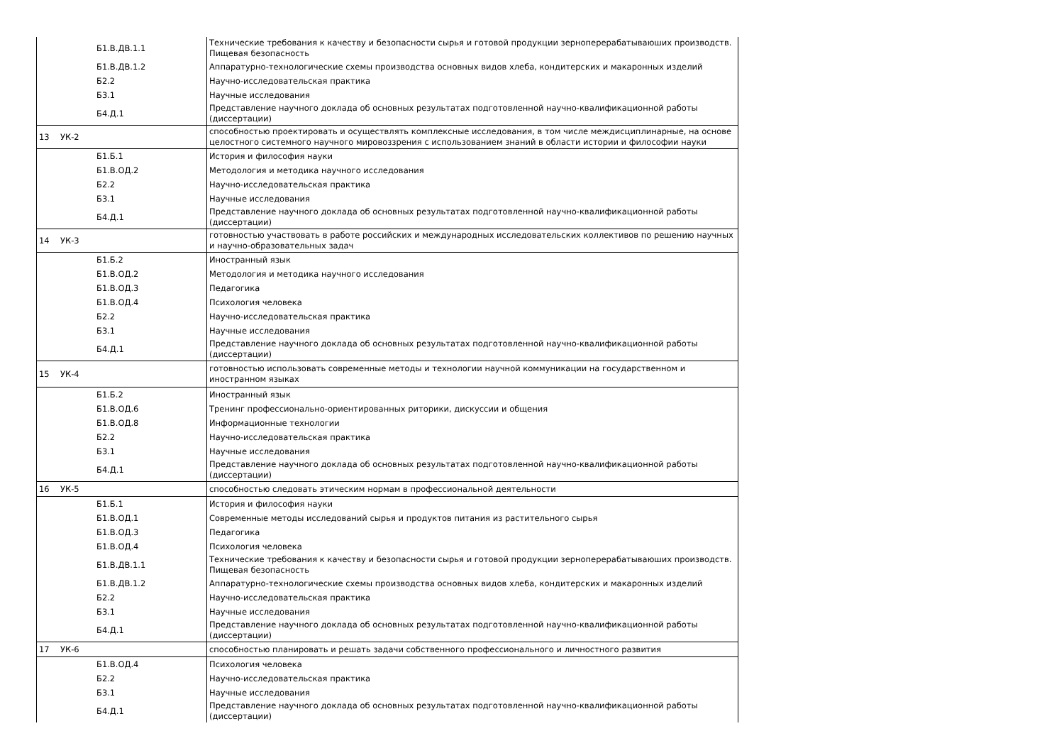| | Б1.В.ДВ.1.1 | Технические требования к качеству и безопасности сырья и готовой продукции зерноперерабатываюших производств. Пищевая безопасность |
| | Б1.В.ДВ.1.2 | Аппаратурно-технологические схемы производства основных видов хлеба, кондитерских и макаронных изделий |
| | Б2.2 | Научно-исследовательская практика |
| | Б3.1 | Научные исследования |
| | Б4.Д.1 | Представление научного доклада об основных результатах подготовленной научно-квалификационной работы (диссертации) |
| 13 | УК-2 | способностью проектировать и осуществлять комплексные исследования, в том числе междисциплинарные, на основе целостного системного научного мировоззрения с использованием знаний в области истории и философии науки |
| | Б1.Б.1 | История и философия науки |
| | Б1.В.ОД.2 | Методология и методика научного исследования |
| | Б2.2 | Научно-исследовательская практика |
| | Б3.1 | Научные исследования |
| | Б4.Д.1 | Представление научного доклада об основных результатах подготовленной научно-квалификационной работы (диссертации) |
| 14 | УК-3 | готовностью участвовать в работе российских и международных исследовательских коллективов по решению научных и научно-образовательных задач |
| | Б1.Б.2 | Иностранный язык |
| | Б1.В.ОД.2 | Методология и методика научного исследования |
| | Б1.В.ОД.3 | Педагогика |
| | Б1.В.ОД.4 | Психология человека |
| | Б2.2 | Научно-исследовательская практика |
| | Б3.1 | Научные исследования |
| | Б4.Д.1 | Представление научного доклада об основных результатах подготовленной научно-квалификационной работы (диссертации) |
| 15 | УК-4 | готовностью использовать современные методы и технологии научной коммуникации на государственном и иностранном языках |
| | Б1.Б.2 | Иностранный язык |
| | Б1.В.ОД.6 | Тренинг профессионально-ориентированных риторики, дискуссии и общения |
| | Б1.В.ОД.8 | Информационные технологии |
| | Б2.2 | Научно-исследовательская практика |
| | Б3.1 | Научные исследования |
| | Б4.Д.1 | Представление научного доклада об основных результатах подготовленной научно-квалификационной работы (диссертации) |
| 16 | УК-5 | способностью следовать этическим нормам в профессиональной деятельности |
| | Б1.Б.1 | История и философия науки |
| | Б1.В.ОД.1 | Современные методы исследований сырья и продуктов питания из растительного сырья |
| | Б1.В.ОД.3 | Педагогика |
| | Б1.В.ОД.4 | Психология человека |
| | Б1.В.ДВ.1.1 | Технические требования к качеству и безопасности сырья и готовой продукции зерноперерабатываюших производств. Пищевая безопасность |
| | Б1.В.ДВ.1.2 | Аппаратурно-технологические схемы производства основных видов хлеба, кондитерских и макаронных изделий |
| | Б2.2 | Научно-исследовательская практика |
| | Б3.1 | Научные исследования |
| | Б4.Д.1 | Представление научного доклада об основных результатах подготовленной научно-квалификационной работы (диссертации) |
| 17 | УК-6 | способностью планировать и решать задачи собственного профессионального и личностного развития |
| | Б1.В.ОД.4 | Психология человека |
| | Б2.2 | Научно-исследовательская практика |
| | Б3.1 | Научные исследования |
| | Б4.Д.1 | Представление научного доклада об основных результатах подготовленной научно-квалификационной работы (диссертации) |